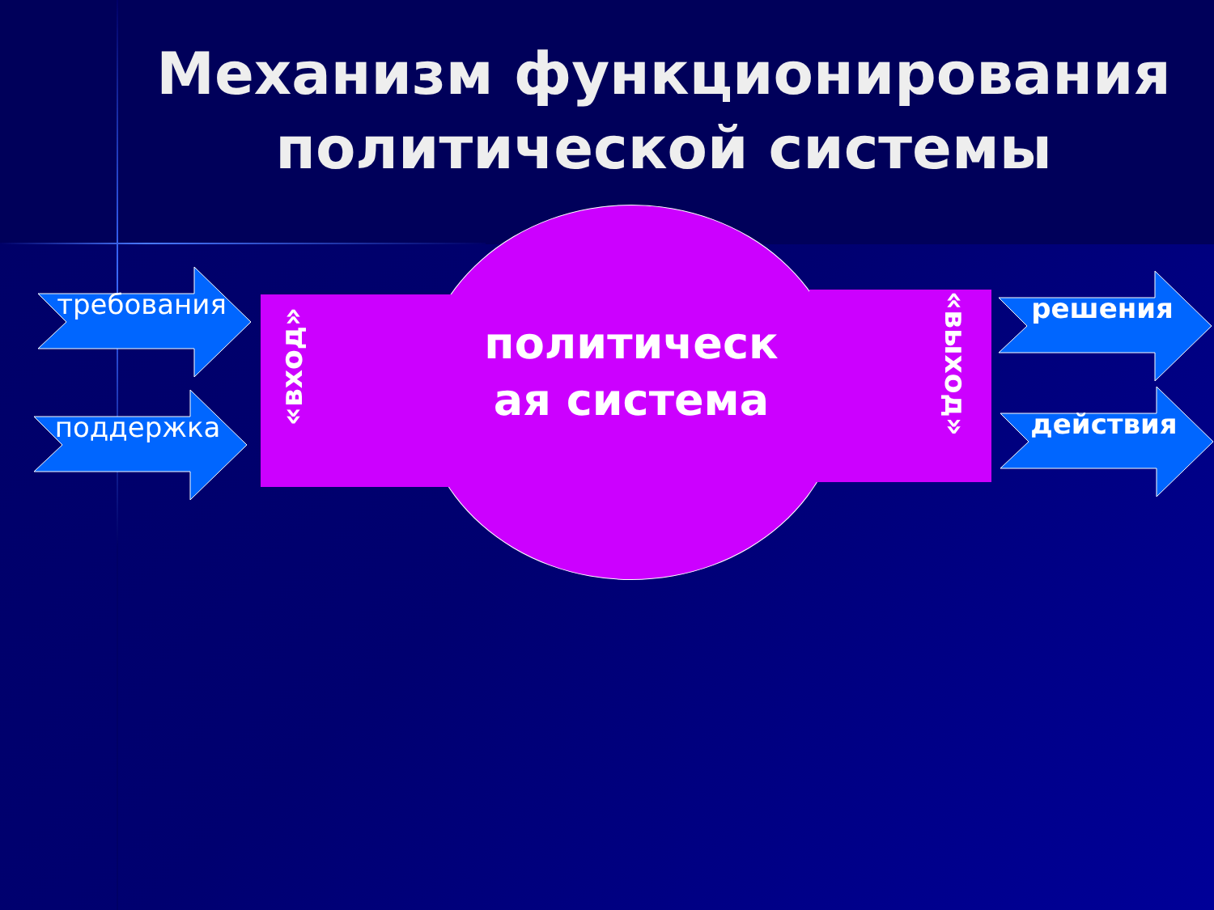Механизм функционирования политической системы
политическ ая система
«вход»
«выход»
требования
поддержка
решения
действия